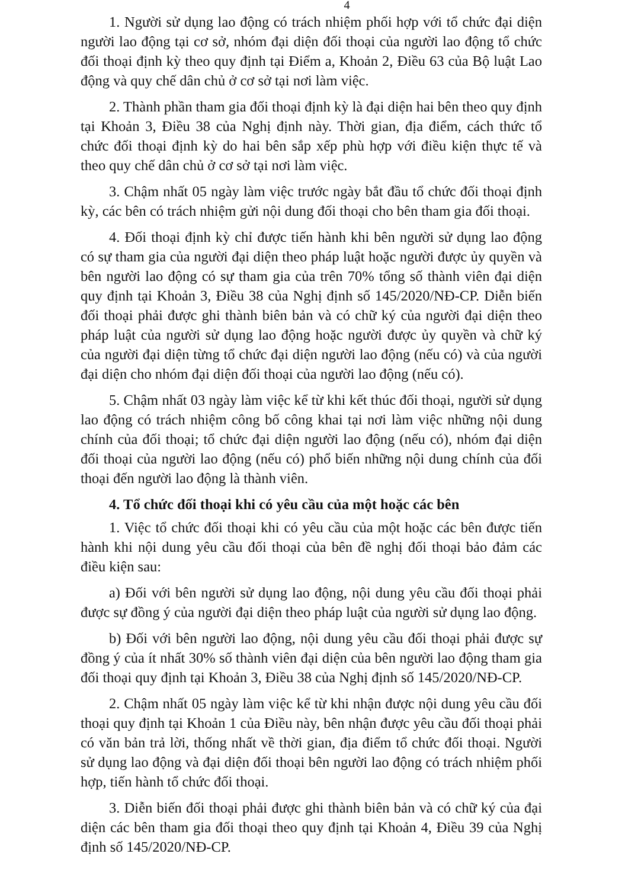4
1. Người sử dụng lao động có trách nhiệm phối hợp với tổ chức đại diện người lao động tại cơ sở, nhóm đại diện đối thoại của người lao động tổ chức đối thoại định kỳ theo quy định tại Điểm a, Khoản 2, Điều 63 của Bộ luật Lao động và quy chế dân chủ ở cơ sở tại nơi làm việc.
2. Thành phần tham gia đối thoại định kỳ là đại diện hai bên theo quy định tại Khoản 3, Điều 38 của Nghị định này. Thời gian, địa điểm, cách thức tổ chức đối thoại định kỳ do hai bên sắp xếp phù hợp với điều kiện thực tế và theo quy chế dân chủ ở cơ sở tại nơi làm việc.
3. Chậm nhất 05 ngày làm việc trước ngày bắt đầu tổ chức đối thoại định kỳ, các bên có trách nhiệm gửi nội dung đối thoại cho bên tham gia đối thoại.
4. Đối thoại định kỳ chỉ được tiến hành khi bên người sử dụng lao động có sự tham gia của người đại diện theo pháp luật hoặc người được ủy quyền và bên người lao động có sự tham gia của trên 70% tổng số thành viên đại diện quy định tại Khoản 3, Điều 38 của Nghị định số 145/2020/NĐ-CP. Diễn biến đối thoại phải được ghi thành biên bản và có chữ ký của người đại diện theo pháp luật của người sử dụng lao động hoặc người được ủy quyền và chữ ký của người đại diện từng tổ chức đại diện người lao động (nếu có) và của người đại diện cho nhóm đại diện đối thoại của người lao động (nếu có).
5. Chậm nhất 03 ngày làm việc kể từ khi kết thúc đối thoại, người sử dụng lao động có trách nhiệm công bố công khai tại nơi làm việc những nội dung chính của đối thoại; tổ chức đại diện người lao động (nếu có), nhóm đại diện đối thoại của người lao động (nếu có) phổ biến những nội dung chính của đối thoại đến người lao động là thành viên.
4. Tổ chức đối thoại khi có yêu cầu của một hoặc các bên
1. Việc tổ chức đối thoại khi có yêu cầu của một hoặc các bên được tiến hành khi nội dung yêu cầu đối thoại của bên đề nghị đối thoại bảo đảm các điều kiện sau:
a) Đối với bên người sử dụng lao động, nội dung yêu cầu đối thoại phải được sự đồng ý của người đại diện theo pháp luật của người sử dụng lao động.
b) Đối với bên người lao động, nội dung yêu cầu đối thoại phải được sự đồng ý của ít nhất 30% số thành viên đại diện của bên người lao động tham gia đối thoại quy định tại Khoản 3, Điều 38 của Nghị định số 145/2020/NĐ-CP.
2. Chậm nhất 05 ngày làm việc kể từ khi nhận được nội dung yêu cầu đối thoại quy định tại Khoản 1 của Điều này, bên nhận được yêu cầu đối thoại phải có văn bản trả lời, thống nhất về thời gian, địa điểm tổ chức đối thoại. Người sử dụng lao động và đại diện đối thoại bên người lao động có trách nhiệm phối hợp, tiến hành tổ chức đối thoại.
3. Diễn biến đối thoại phải được ghi thành biên bản và có chữ ký của đại diện các bên tham gia đối thoại theo quy định tại Khoản 4, Điều 39 của Nghị định số 145/2020/NĐ-CP.